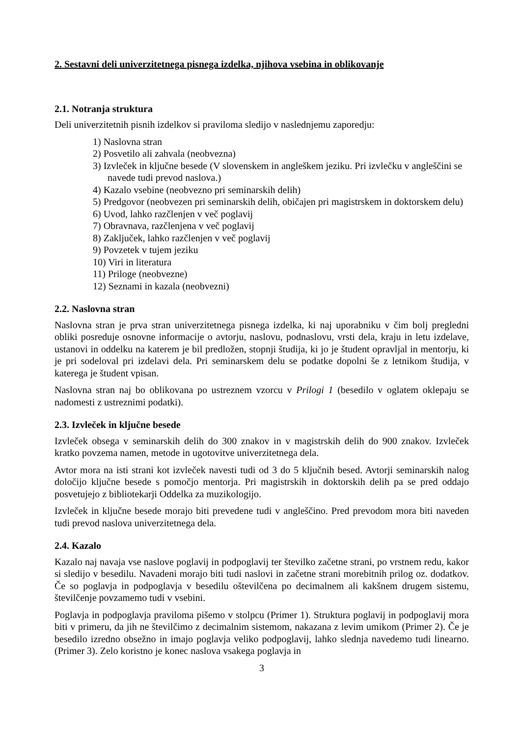2. Sestavni deli univerzitetnega pisnega izdelka, njihova vsebina in oblikovanje
2.1. Notranja struktura
Deli univerzitetnih pisnih izdelkov si praviloma sledijo v naslednjemu zaporedju:
1) Naslovna stran
2) Posvetilo ali zahvala (neobvezna)
3) Izvleček in ključne besede (V slovenskem in angleškem jeziku. Pri izvlečku v angleščini se navede tudi prevod naslova.)
4) Kazalo vsebine (neobvezno pri seminarskih delih)
5) Predgovor (neobvezen pri seminarskih delih, običajen pri magistrskem in doktorskem delu)
6) Uvod, lahko razčlenjen v več poglavij
7) Obravnava, razčlenjena v več poglavij
8) Zaključek, lahko razčlenjen v več poglavij
9) Povzetek v tujem jeziku
10) Viri in literatura
11) Priloge (neobvezne)
12) Seznami in kazala (neobvezni)
2.2. Naslovna stran
Naslovna stran je prva stran univerzitetnega pisnega izdelka, ki naj uporabniku v čim bolj pregledni obliki posreduje osnovne informacije o avtorju, naslovu, podnaslovu, vrsti dela, kraju in letu izdelave, ustanovi in oddelku na katerem je bil predložen, stopnji študija, ki jo je študent opravljal in mentorju, ki je pri sodeloval pri izdelavi dela. Pri seminarskem delu se podatke dopolni še z letnikom študija, v katerega je študent vpisan.
Naslovna stran naj bo oblikovana po ustreznem vzorcu v Prilogi 1 (besedilo v oglatem oklepaju se nadomesti z ustreznimi podatki).
2.3. Izvleček in ključne besede
Izvleček obsega v seminarskih delih do 300 znakov in v magistrskih delih do 900 znakov. Izvleček kratko povzema namen, metode in ugotovitve univerzitetnega dela.
Avtor mora na isti strani kot izvleček navesti tudi od 3 do 5 ključnih besed. Avtorji seminarskih nalog določijo ključne besede s pomočjo mentorja. Pri magistrskih in doktorskih delih pa se pred oddajo posvetujejo z bibliotekarji Oddelka za muzikologijo.
Izvleček in ključne besede morajo biti prevedene tudi v angleščino. Pred prevodom mora biti naveden tudi prevod naslova univerzitetnega dela.
2.4. Kazalo
Kazalo naj navaja vse naslove poglavij in podpoglavij ter številko začetne strani, po vrstnem redu, kakor si sledijo v besedilu. Navadeni morajo biti tudi naslovi in začetne strani morebitnih prilog oz. dodatkov. Če so poglavja in podpoglavja v besedilu oštevilčena po decimalnem ali kakšnem drugem sistemu, številčenje povzamemo tudi v vsebini.
Poglavja in podpoglavja praviloma pišemo v stolpcu (Primer 1). Struktura poglavij in podpoglavij mora biti v primeru, da jih ne številčimo z decimalnim sistemom, nakazana z levim umikom (Primer 2). Če je besedilo izredno obsežno in imajo poglavja veliko podpoglavij, lahko slednja navedemo tudi linearno. (Primer 3). Zelo koristno je konec naslova vsakega poglavja in
3